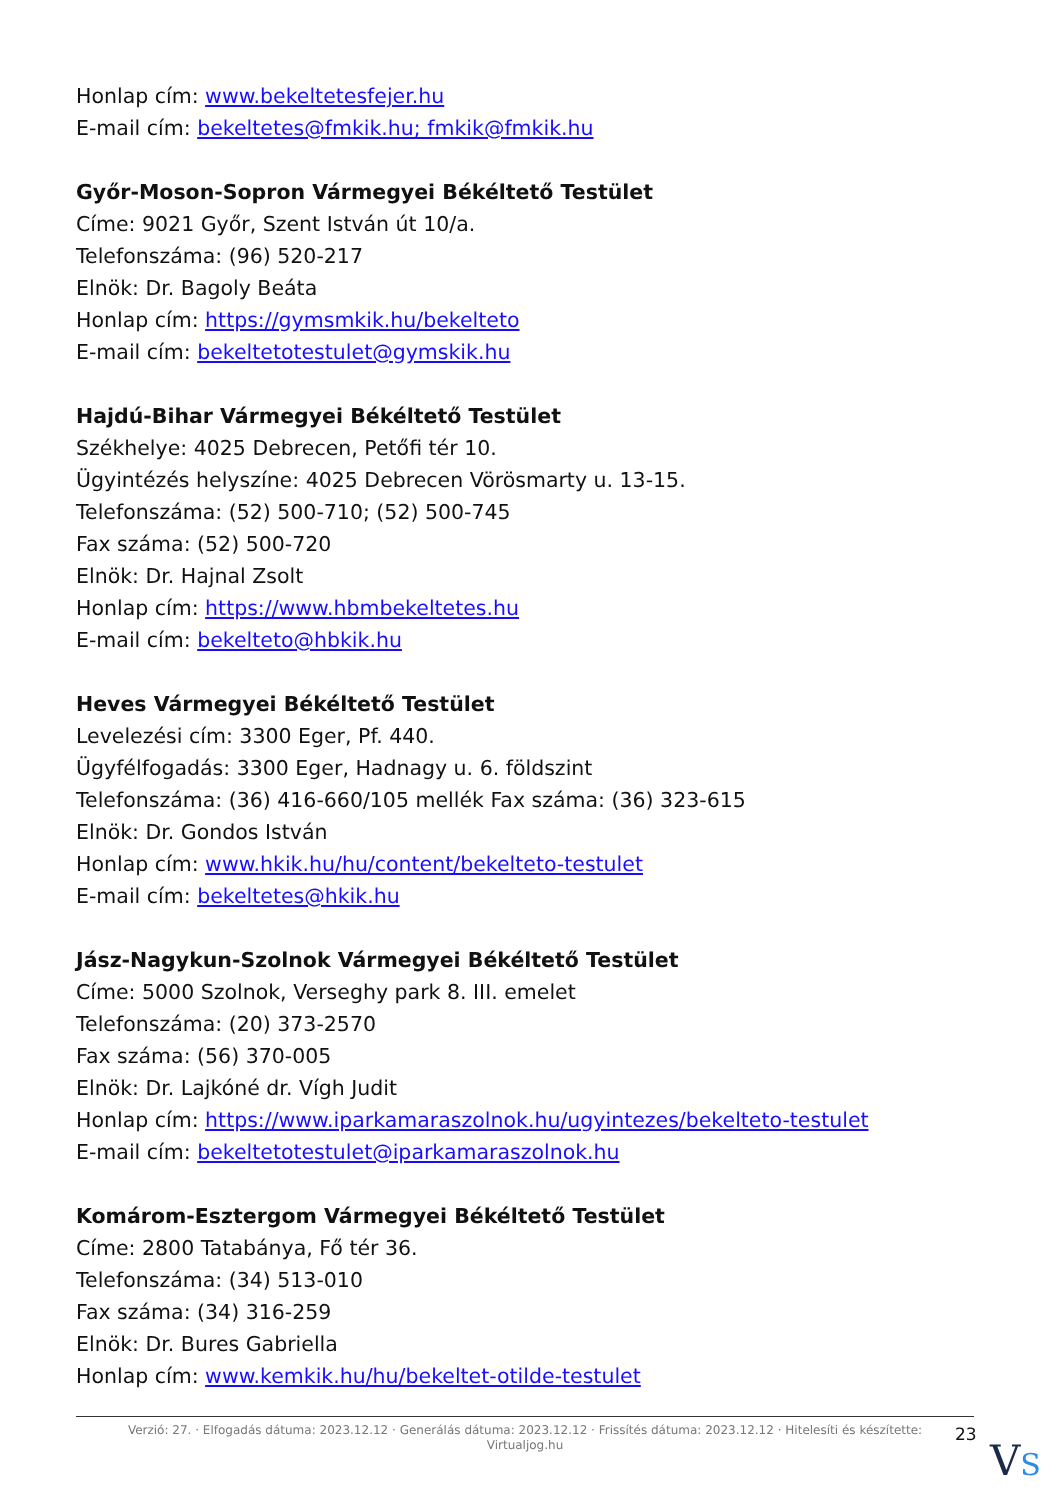Honlap cím: www.bekeltetesfejer.hu
E-mail cím: bekeltetes@fmkik.hu; fmkik@fmkik.hu
Győr-Moson-Sopron Vármegyei Békéltető Testület
Címe: 9021 Győr, Szent István út 10/a.
Telefonszáma: (96) 520-217
Elnök: Dr. Bagoly Beáta
Honlap cím: https://gymsmkik.hu/bekelteto
E-mail cím: bekeltetotestulet@gymskik.hu
Hajdú-Bihar Vármegyei Békéltető Testület
Székhelye: 4025 Debrecen, Petőfi tér 10.
Ügyintézés helyszíne: 4025 Debrecen Vörösmarty u. 13-15.
Telefonszáma: (52) 500-710; (52) 500-745
Fax száma: (52) 500-720
Elnök: Dr. Hajnal Zsolt
Honlap cím: https://www.hbmbekeltetes.hu
E-mail cím: bekelteto@hbkik.hu
Heves Vármegyei Békéltető Testület
Levelezési cím: 3300 Eger, Pf. 440.
Ügyfélfogadás: 3300 Eger, Hadnagy u. 6. földszint
Telefonszáma: (36) 416-660/105 mellék Fax száma: (36) 323-615
Elnök: Dr. Gondos István
Honlap cím: www.hkik.hu/hu/content/bekelteto-testulet
E-mail cím: bekeltetes@hkik.hu
Jász-Nagykun-Szolnok Vármegyei Békéltető Testület
Címe: 5000 Szolnok, Verseghy park 8. III. emelet
Telefonszáma: (20) 373-2570
Fax száma: (56) 370-005
Elnök: Dr. Lajkóné dr. Vígh Judit
Honlap cím: https://www.iparkamaraszolnok.hu/ugyintezes/bekelteto-testulet
E-mail cím: bekeltetotestulet@iparkamaraszolnok.hu
Komárom-Esztergom Vármegyei Békéltető Testület
Címe: 2800 Tatabánya, Fő tér 36.
Telefonszáma: (34) 513-010
Fax száma: (34) 316-259
Elnök: Dr. Bures Gabriella
Honlap cím: www.kemkik.hu/hu/bekeltet-otilde-testulet
Verzió: 27. · Elfogadás dátuma: 2023.12.12 · Generálás dátuma: 2023.12.12 · Frissítés dátuma: 2023.12.12 · Hitelesíti és készítette:
Virtualjog.hu
23
VS